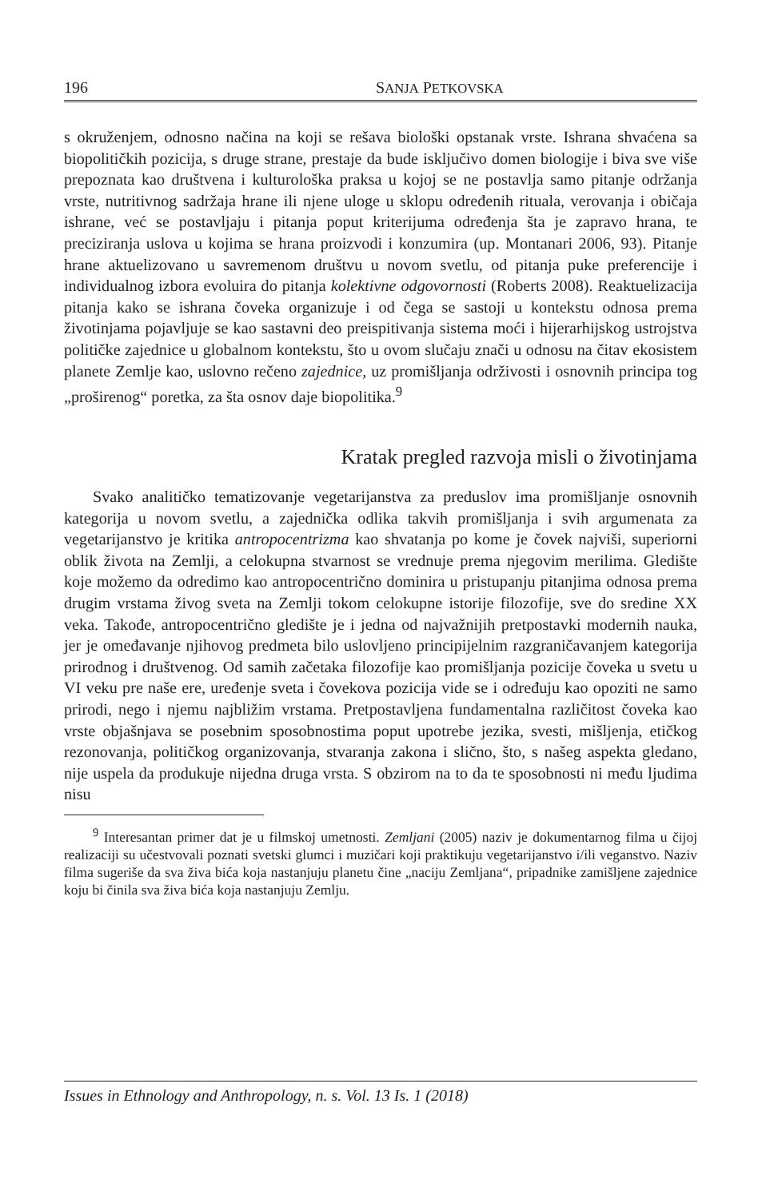196 SANJA PETKOVSKA
s okruženjem, odnosno načina na koji se rešava biološki opstanak vrste. Ishrana shvaćena sa biopolitičkih pozicija, s druge strane, prestaje da bude isključivo domen biologije i biva sve više prepoznata kao društvena i kulturološka praksa u kojoj se ne postavlja samo pitanje održanja vrste, nutritivnog sadržaja hrane ili njene uloge u sklopu određenih rituala, verovanja i običaja ishrane, već se postavljaju i pitanja poput kriterijuma određenja šta je zapravo hrana, te preciziranja uslova u kojima se hrana proizvodi i konzumira (up. Montanari 2006, 93). Pitanje hrane aktuelizovano u savremenom društvu u novom svetlu, od pitanja puke preferencije i individualnog izbora evoluira do pitanja kolektivne odgovornosti (Roberts 2008). Reaktuelizacija pitanja kako se ishrana čoveka organizuje i od čega se sastoji u kontekstu odnosa prema životinjama pojavljuje se kao sastavni deo preispitivanja sistema moći i hijerarhijskog ustrojstva političke zajednice u globalnom kontekstu, što u ovom slučaju znači u odnosu na čitav ekosistem planete Zemlje kao, uslovno rečeno zajednice, uz promišljanja održivosti i osnovnih principa tog „proširenog“ poretka, za šta osnov daje biopolitika.<sup>9</sup>
Kratak pregled razvoja misli o životinjama
Svako analitičko tematizovanje vegetarijanstva za preduslov ima promišljanje osnovnih kategorija u novom svetlu, a zajednička odlika takvih promišljanja i svih argumenata za vegetarijanstvo je kritika antropocentrizma kao shvatanja po kome je čovek najviši, superiorni oblik života na Zemlji, a celokupna stvarnost se vrednuje prema njegovim merilima. Gledište koje možemo da odredimo kao antropocentrično dominira u pristupanju pitanjima odnosa prema drugim vrstama živog sveta na Zemlji tokom celokupne istorije filozofije, sve do sredine XX veka. Takođe, antropocentrično gledište je i jedna od najvažnijih pretpostavki modernih nauka, jer je omeđavanje njihovog predmeta bilo uslovljeno principijelnim razgraničavanjem kategorija prirodnog i društvenog. Od samih začetaka filozofije kao promišljanja pozicije čoveka u svetu u VI veku pre naše ere, uređenje sveta i čovekova pozicija vide se i određuju kao opoziti ne samo prirodi, nego i njemu najbližim vrstama. Pretpostavljena fundamentalna različitost čoveka kao vrste objašnjava se posebnim sposobnostima poput upotrebe jezika, svesti, mišljenja, etičkog rezonovanja, političkog organizovanja, stvaranja zakona i slično, što, s našeg aspekta gledano, nije uspela da produkuje nijedna druga vrsta. S obzirom na to da te sposobnosti ni među ljudima nisu
<sup>9</sup> Interesantan primer dat je u filmskoj umetnosti. Zemljani (2005) naziv je dokumentarnog filma u čijoj realizaciji su učestvovali poznati svetski glumci i muzičari koji praktikuju vegetarijanstvo i/ili veganstvo. Naziv filma sugeriše da sva živa bića koja nastanjuju planetu čine „naciju Zemljana“, pripadnike zamišljene zajednice koju bi činila sva živa bića koja nastanjuju Zemlju.
Issues in Ethnology and Anthropology, n. s. Vol. 13 Is. 1 (2018)